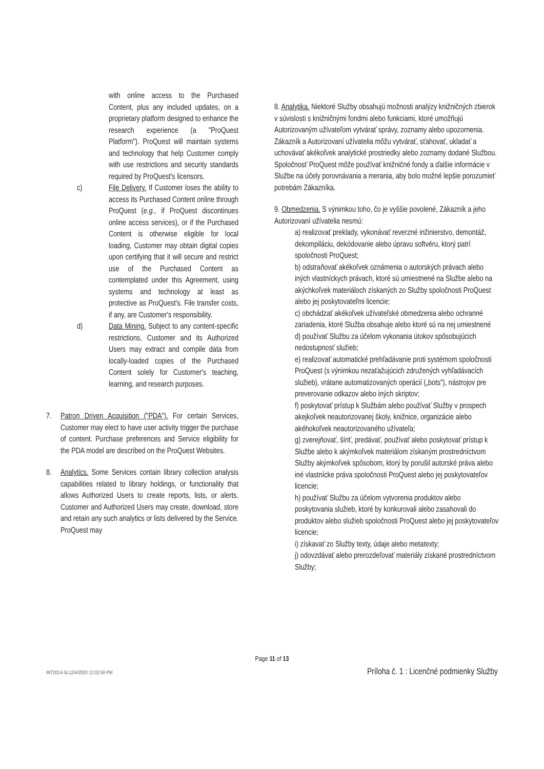with online access to the Purchased Content, plus any included updates, on a proprietary platform designed to enhance the research experience (a "ProQuest Platform"). ProQuest will maintain systems and technology that help Customer comply with use restrictions and security standards required by ProQuest's licensors.
c) File Delivery. If Customer loses the ability to access its Purchased Content online through ProQuest (e.g., if ProQuest discontinues online access services), or if the Purchased Content is otherwise eligible for local loading, Customer may obtain digital copies upon certifying that it will secure and restrict use of the Purchased Content as contemplated under this Agreement, using systems and technology at least as protective as ProQuest's. File transfer costs, if any, are Customer's responsibility.
d) Data Mining. Subject to any content-specific restrictions, Customer and its Authorized Users may extract and compile data from locally-loaded copies of the Purchased Content solely for Customer's teaching, learning, and research purposes.
7. Patron Driven Acquisition ("PDA"). For certain Services, Customer may elect to have user activity trigger the purchase of content. Purchase preferences and Service eligibility for the PDA model are described on the ProQuest Websites.
8. Analytics. Some Services contain library collection analysis capabilities related to library holdings, or functionality that allows Authorized Users to create reports, lists, or alerts. Customer and Authorized Users may create, download, store and retain any such analytics or lists delivered by the Service. ProQuest may
8. Analytika. Niektoré Služby obsahujú možnosti analýzy knižničných zbierok v súvislosti s knižničnými fondmi alebo funkciami, ktoré umožňujú Autorizovaným užívateľom vytvárať správy, zoznamy alebo upozornenia. Zákazník a Autorizovaní užívatelia môžu vytvárať, sťahovať, ukladať a uchovávať akékoľvek analytické prostriedky alebo zoznamy dodané Službou. Spoločnosť ProQuest môže používať knižničné fondy a ďalšie informácie v Službe na účely porovnávania a merania, aby bolo možné lepšie porozumieť potrebám Zákazníka.
9. Obmedzenia. S výnimkou toho, čo je vyššie povolené, Zákazník a jeho Autorizovaní užívatelia nesmú:
a) realizovať preklady, vykonávať reverzné inžinierstvo, demontáž, dekompiláciu, dekódovanie alebo úpravu softvéru, ktorý patrí spoločnosti ProQuest;
b) odstraňovať akékoľvek oznámenia o autorských právach alebo iných vlastníckych právach, ktoré sú umiestnené na Službe alebo na akýchkoľvek materiáloch získaných zo Služby spoločnosti ProQuest alebo jej poskytovateľmi licencie;
c) obchádzať akékoľvek užívateľské obmedzenia alebo ochranné zariadenia, ktoré Služba obsahuje alebo ktoré sú na nej umiestnené
d) používať Službu za účelom vykonania útokov spôsobujúcich nedostupnosť služieb;
e) realizovať automatické prehľadávanie proti systémom spoločnosti ProQuest (s výnimkou nezaťažujúcich združených vyhľadávacích služieb), vrátane automatizovaných operácií („bots"), nástrojov pre preverovanie odkazov alebo iných skriptov;
f) poskytovať prístup k Službám alebo používať Služby v prospech akejkoľvek neautorizovanej školy, knižnice, organizácie alebo akéhokoľvek neautorizovaného užívateľa;
g) zverejňovať, šíriť, predávať, používať alebo poskytovať prístup k Službe alebo k akýmkoľvek materiálom získaným prostredníctvom Služby akýmkoľvek spôsobom, ktorý by porušil autorské práva alebo iné vlastnícke práva spoločnosti ProQuest alebo jej poskytovateľov licencie;
h) používať Službu za účelom vytvorenia produktov alebo poskytovania služieb, ktoré by konkurovali alebo zasahovali do produktov alebo služieb spoločnosti ProQuest alebo jej poskytovateľov licencie;
i) získavať zo Služby texty, údaje alebo metatexty;
j) odovzdávať alebo prerozdeľovať materiály získané prostredníctvom Služby;
Page 11 of 13
INT2014-SL12/4/2020 12:02:59 PM Príloha č. 1 : Licenčné podmienky Služby